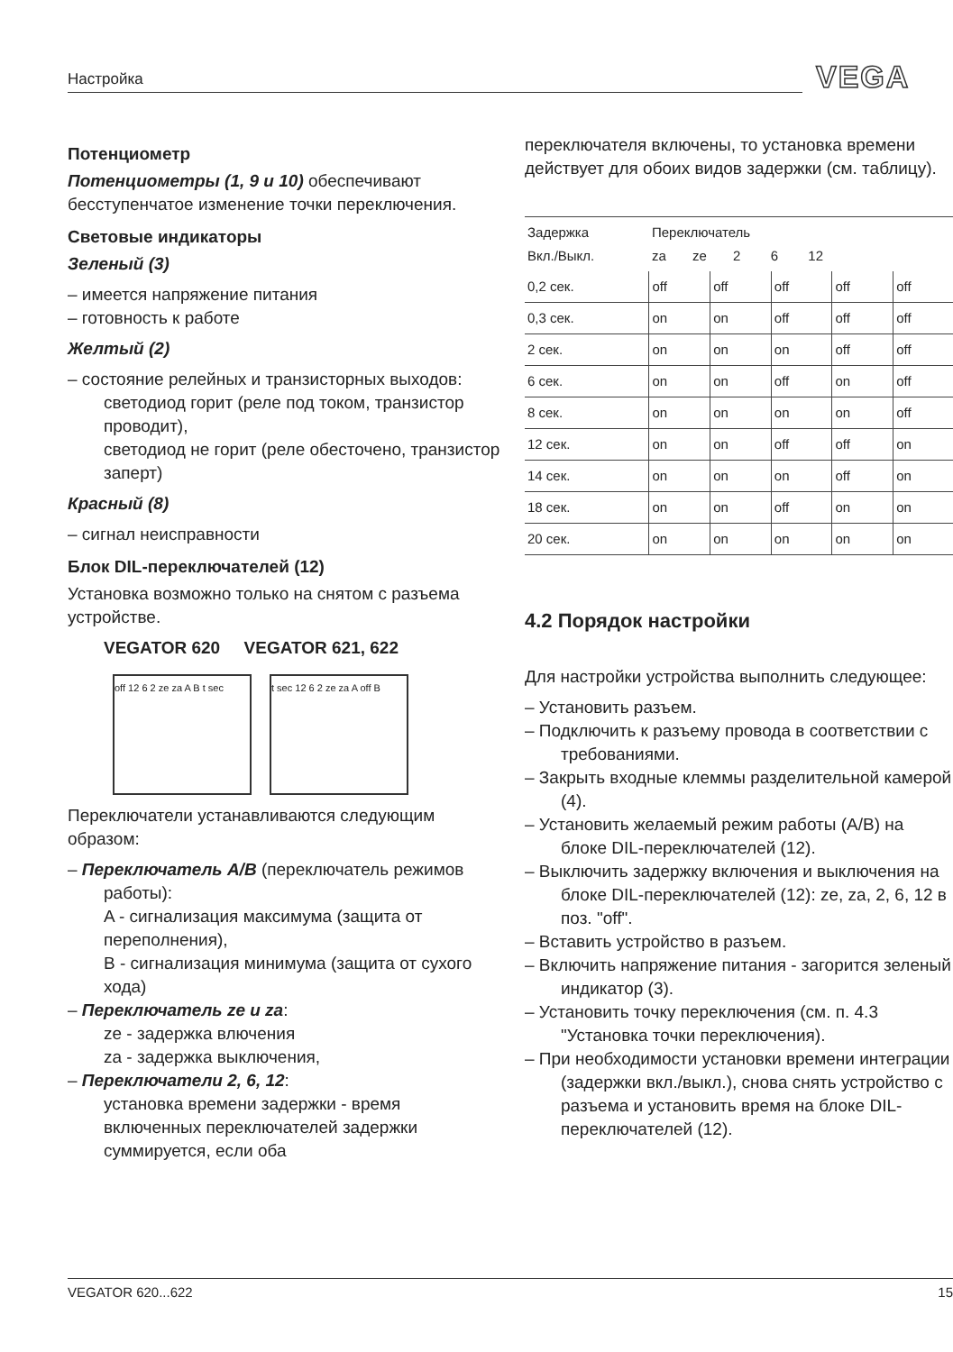Настройка VEGA
Потенциометр
Потенциометры (1, 9 и 10) обеспечивают бесступенчатое изменение точки переключения.
Световые индикаторы
Зеленый (3)
– имеется напряжение питания
– готовность к работе
Желтый (2)
– состояние релейных и транзисторных выходов:
светодиод горит (реле под током, транзистор проводит),
светодиод не горит (реле обесточено, транзистор заперт)
Красный (8)
– сигнал неисправности
Блок DIL-переключателей (12)
Установка возможно только на снятом с разъема устройстве.
VEGATOR 620 VEGATOR 621, 622
off 12 6 2 ze za A B t sec
t sec 12 6 2 ze za A off B
Переключатели устанавливаются следующим образом:
– Переключатель A/B (переключатель режимов работы):
A - сигнализация максимума (защита от переполнения),
B - сигнализация минимума (защита от сухого хода)
– Переключатель ze и za:
ze - задержка влючения
za - задержка выключения,
– Переключатели 2, 6, 12:
установка времени задержки - время включенных переключателей задержки суммируется, если оба
переключателя включены, то установка времени действует для обоих видов задержки (см. таблицу).
| Задержка Вкл./Выкл. | Переключатель za ze 2 6 12 | | | | |
| --- | --- | --- | --- | --- | --- |
| 0,2 сек. | off | off | off | off | off |
| 0,3 сек. | on | on | off | off | off |
| 2 сек. | on | on | on | off | off |
| 6 сек. | on | on | off | on | off |
| 8 сек. | on | on | on | on | off |
| 12 сек. | on | on | off | off | on |
| 14 сек. | on | on | on | off | on |
| 18 сек. | on | on | off | on | on |
| 20 сек. | on | on | on | on | on |
4.2 Порядок настройки
Для настройки устройства выполнить следующее:
– Установить разъем.
– Подключить к разъему провода в соответствии с требованиями.
– Закрыть входные клеммы разделительной камерой (4).
– Установить желаемый режим работы (A/B) на блоке DIL-переключателей (12).
– Выключить задержку включения и выключения на блоке DIL-переключателей (12): ze, za, 2, 6, 12 в поз. "off".
– Вставить устройство в разъем.
– Включить напряжение питания - загорится зеленый индикатор (3).
– Установить точку переключения (см. п. 4.3 "Установка точки переключения).
– При необходимости установки времени интеграции (задержки вкл./выкл.), снова снять устройство с разъема и установить время на блоке DIL-переключателей (12).
VEGATOR 620...622 15